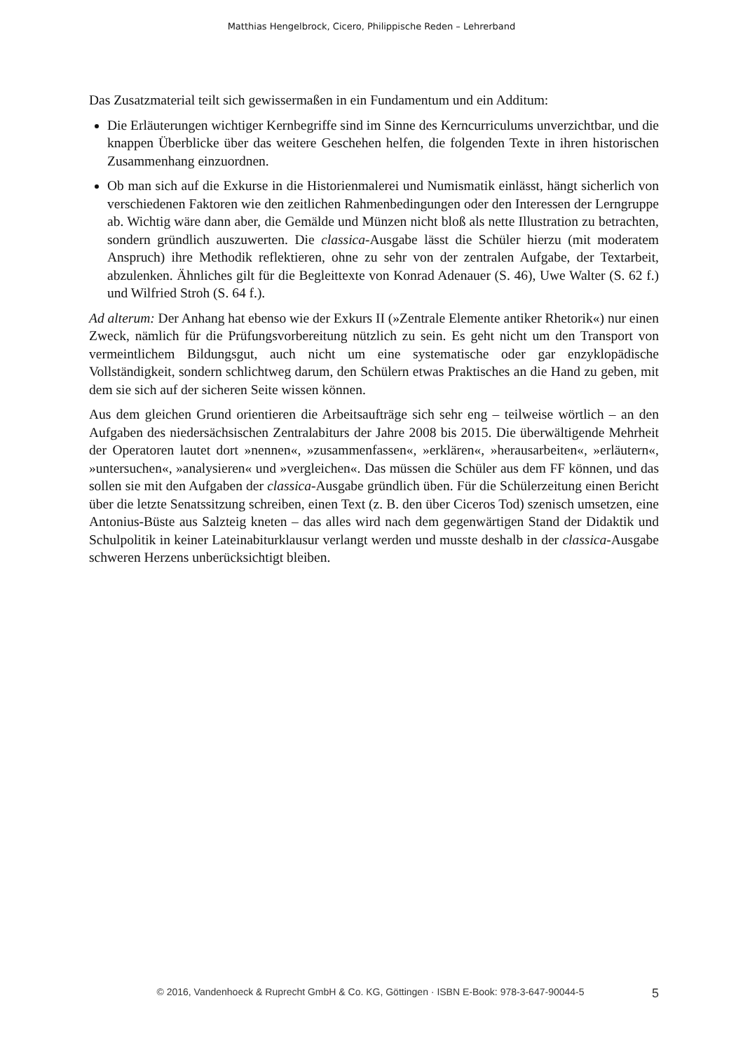Matthias Hengelbrock, Cicero, Philippische Reden – Lehrerband
Das Zusatzmaterial teilt sich gewissermaßen in ein Fundamentum und ein Additum:
Die Erläuterungen wichtiger Kernbegriffe sind im Sinne des Kerncurriculums unverzicht­bar, und die knappen Überblicke über das weitere Geschehen helfen, die folgenden Texte in ihren historischen Zusammenhang einzuordnen.
Ob man sich auf die Exkurse in die Historienmalerei und Numismatik einlässt, hängt sicher­lich von verschiedenen Faktoren wie den zeitlichen Rahmenbedingungen oder den Interes­sen der Lerngruppe ab. Wichtig wäre dann aber, die Gemälde und Münzen nicht bloß als nette Illustration zu betrachten, sondern gründlich auszuwerten. Die classica-Ausgabe lässt die Schüler hierzu (mit moderatem Anspruch) ihre Methodik reflektieren, ohne zu sehr von der zentralen Aufgabe, der Textarbeit, abzulenken. Ähnliches gilt für die Begleittexte von Konrad Adenauer (S. 46), Uwe Walter (S. 62 f.) und Wilfried Stroh (S. 64 f.).
Ad alterum: Der Anhang hat ebenso wie der Exkurs II (»Zentrale Elemente antiker Rhetorik«) nur einen Zweck, nämlich für die Prüfungsvorbereitung nützlich zu sein. Es geht nicht um den Transport von vermeintlichem Bildungsgut, auch nicht um eine systematische oder gar enzy­klopädische Vollständigkeit, sondern schlichtweg darum, den Schülern etwas Praktisches an die Hand zu geben, mit dem sie sich auf der sicheren Seite wissen können.
Aus dem gleichen Grund orientieren die Arbeitsaufträge sich sehr eng – teilweise wörtlich – an den Aufgaben des niedersächsischen Zentralabiturs der Jahre 2008 bis 2015. Die überwältigende Mehrheit der Operatoren lautet dort »nennen«, »zusammenfassen«, »erklären«, »herausarbeiten«, »erläutern«, »untersuchen«, »analysieren« und »vergleichen«. Das müssen die Schüler aus dem FF können, und das sollen sie mit den Aufgaben der classica-Ausgabe gründlich üben. Für die Schülerzeitung einen Bericht über die letzte Senatssitzung schreiben, einen Text (z. B. den über Ciceros Tod) szenisch umsetzen, eine Antonius-Büste aus Salzteig kneten – das alles wird nach dem gegenwärtigen Stand der Didaktik und Schulpolitik in keiner Lateinabiturklausur verlangt werden und musste deshalb in der classica-Ausgabe schweren Herzens unberücksichtigt bleiben.
© 2016, Vandenhoeck & Ruprecht GmbH & Co. KG, Göttingen · ISBN E-Book: 978-3-647-90044-5 5